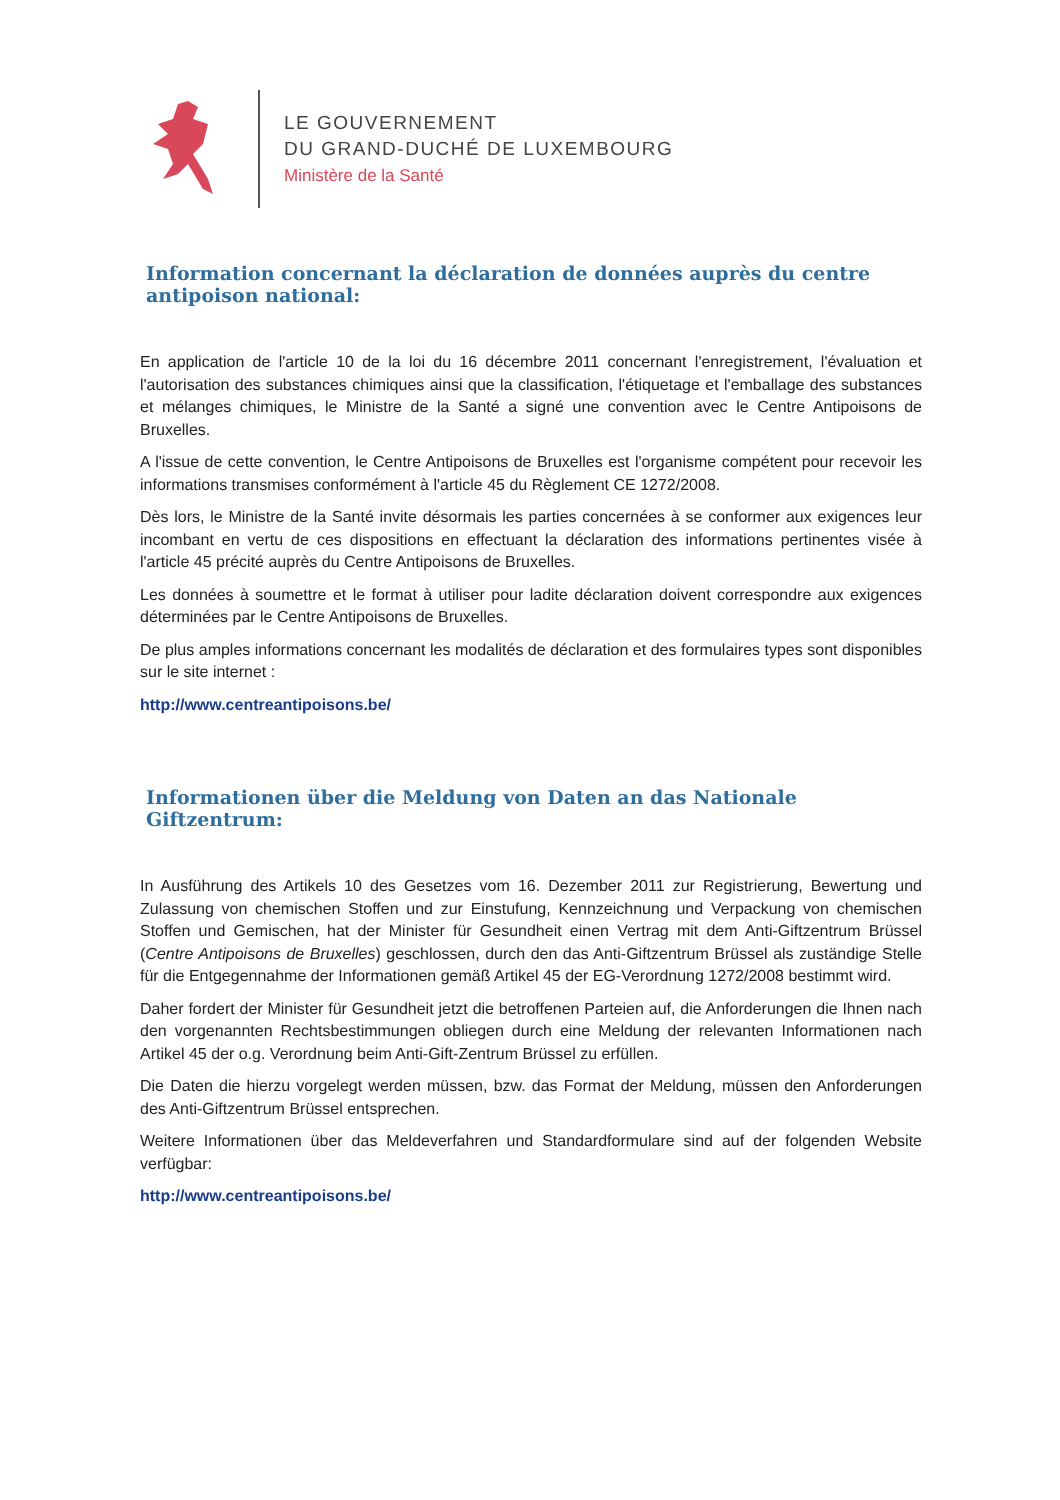LE GOUVERNEMENT
DU GRAND-DUCHÉ DE LUXEMBOURG
Ministère de la Santé
Information concernant la déclaration de données auprès du centre antipoison national:
En application de l'article 10 de la loi du 16 décembre 2011 concernant l'enregistrement, l'évaluation et l'autorisation des substances chimiques ainsi que la classification, l'étiquetage et l'emballage des substances et mélanges chimiques, le Ministre de la Santé a signé une convention avec le Centre Antipoisons de Bruxelles.
A l'issue de cette convention, le Centre Antipoisons de Bruxelles est l'organisme compétent pour recevoir les informations transmises conformément à l'article 45 du Règlement CE 1272/2008.
Dès lors, le Ministre de la Santé invite désormais les parties concernées à se conformer aux exigences leur incombant en vertu de ces dispositions en effectuant la déclaration des informations pertinentes visée à l'article 45 précité auprès du Centre Antipoisons de Bruxelles.
Les données à soumettre et le format à utiliser pour ladite déclaration doivent correspondre aux exigences déterminées par le Centre Antipoisons de Bruxelles.
De plus amples informations concernant les modalités de déclaration et des formulaires types sont disponibles sur le site internet :
http://www.centreantipoisons.be/
Informationen über die Meldung von Daten an das Nationale Giftzentrum:
In Ausführung des Artikels 10 des Gesetzes vom 16. Dezember 2011 zur Registrierung, Bewertung und Zulassung von chemischen Stoffen und zur Einstufung, Kennzeichnung und Verpackung von chemischen Stoffen und Gemischen, hat der Minister für Gesundheit einen Vertrag mit dem Anti-Giftzentrum Brüssel (Centre Antipoisons de Bruxelles) geschlossen, durch den das Anti-Giftzentrum Brüssel als zuständige Stelle für die Entgegennahme der Informationen gemäß Artikel 45 der EG-Verordnung 1272/2008 bestimmt wird.
Daher fordert der Minister für Gesundheit jetzt die betroffenen Parteien auf, die Anforderungen die Ihnen nach den vorgenannten Rechtsbestimmungen obliegen durch eine Meldung der relevanten Informationen nach Artikel 45 der o.g. Verordnung beim Anti-Gift-Zentrum Brüssel zu erfüllen.
Die Daten die hierzu vorgelegt werden müssen, bzw. das Format der Meldung, müssen den Anforderungen des Anti-Giftzentrum Brüssel entsprechen.
Weitere Informationen über das Meldeverfahren und Standardformulare sind auf der folgenden Website verfügbar:
http://www.centreantipoisons.be/